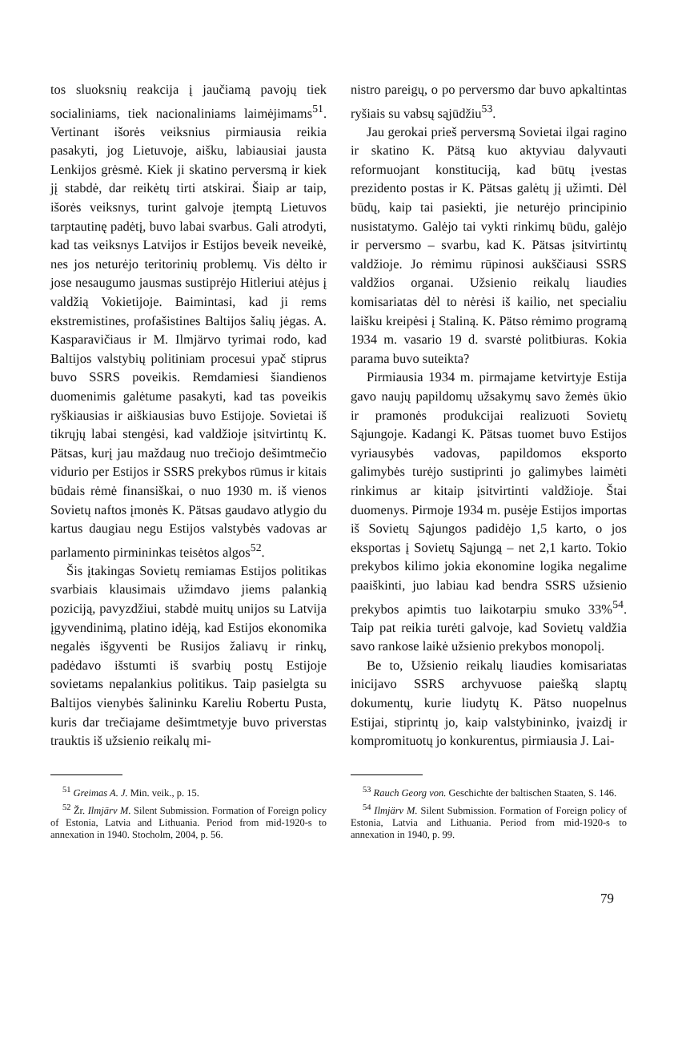tos sluoksnių reakcija į jaučiamą pavojų tiek socialiniams, tiek nacionaliniams laimėjimams<sup>51</sup>. Vertinant išorės veiksnius pirmiausia reikia pasakyti, jog Lietuvoje, aišku, labiausiai jausta Lenkijos grėsmė. Kiek ji skatino perversmą ir kiek jį stabdė, dar reikėtų tirti atskirai. Šiaip ar taip, išorės veiksnys, turint galvoje įtemptą Lietuvos tarptautinę padėtį, buvo labai svarbus. Gali atrodyti, kad tas veiksnys Latvijos ir Estijos beveik neveikė, nes jos neturėjo teritorinių problemų. Vis dėlto ir jose nesaugumo jausmas sustiprėjo Hitleriui atėjus į valdžią Vokietijoje. Baimintasi, kad ji rems ekstremistines, profašistines Baltijos šalių jėgas. A. Kasparavičiaus ir M. Ilmjärvo tyrimai rodo, kad Baltijos valstybių politiniam procesui ypač stiprus buvo SSRS poveikis. Remdamiesi šiandienos duomenimis galėtume pasakyti, kad tas poveikis ryškiausias ir aiškiausias buvo Estijoje. Sovietai iš tikrųjų labai stengėsi, kad valdžioje įsitvirtintų K. Pätsas, kurį jau maždaug nuo trečiojo dešimtmečio vidurio per Estijos ir SSRS prekybos rūmus ir kitais būdais rėmė finansiškai, o nuo 1930 m. iš vienos Sovietų naftos įmonės K. Pätsas gaudavo atlygio du kartus daugiau negu Estijos valstybės vadovas ar parlamento pirmininkas teisėtos algos<sup>52</sup>.
Šis įtakingas Sovietų remiamas Estijos politikas svarbiais klausimais užimdavo jiems palankią poziciją, pavyzdžiui, stabdė muitų unijos su Latvija įgyvendinimą, platino idėją, kad Estijos ekonomika negalės išgyventi be Rusijos žaliavų ir rinkų, padėdavo išstumti iš svarbių postų Estijoje sovietams nepalankius politikus. Taip pasielgta su Baltijos vienybės šalininku Kareliu Robertu Pusta, kuris dar trečiajame dešimtmetyje buvo priverstas trauktis iš užsienio reikalų mi-
nistro pareigų, o po perversmo dar buvo apkaltintas ryšiais su vabsų sąjūdžiu<sup>53</sup>.
Jau gerokai prieš perversmą Sovietai ilgai ragino ir skatino K. Pätsą kuo aktyviau dalyvauti reformuojant konstituciją, kad būtų įvestas prezidento postas ir K. Pätsas galėtų jį užimti. Dėl būdų, kaip tai pasiekti, jie neturėjo principinio nusistatymo. Galėjo tai vykti rinkimų būdu, galėjo ir perversmo – svarbu, kad K. Pätsas įsitvirtintų valdžioje. Jo rėmimu rūpinosi aukščiausi SSRS valdžios organai. Užsienio reikalų liaudies komisariatas dėl to nėrėsi iš kailio, net specialiu laišku kreipėsi į Staliną. K. Pätso rėmimo programą 1934 m. vasario 19 d. svarstė politbiuras. Kokia parama buvo suteikta?
Pirmiausia 1934 m. pirmajame ketvirtyje Estija gavo naujų papildomų užsakymų savo žemės ūkio ir pramonės produkcijai realizuoti Sovietų Sąjungoje. Kadangi K. Pätsas tuomet buvo Estijos vyriausybės vadovas, papildomos eksporto galimybės turėjo sustiprinti jo galimybes laimėti rinkimus ar kitaip įsitvirtinti valdžioje. Štai duomenys. Pirmoje 1934 m. pusėje Estijos importas iš Sovietų Sąjungos padidėjo 1,5 karto, o jos eksportas į Sovietų Sąjungą – net 2,1 karto. Tokio prekybos kilimo jokia ekonomine logika negalime paaiškinti, juo labiau kad bendra SSRS užsienio prekybos apimtis tuo laikotarpiu smuko 33%<sup>54</sup>. Taip pat reikia turėti galvoje, kad Sovietų valdžia savo rankose laikė užsienio prekybos monopolį.
Be to, Užsienio reikalų liaudies komisariatas inicijavo SSRS archyvuose paiešką slaptų dokumentų, kurie liudytų K. Pätso nuopelnus Estijai, stiprintų jo, kaip valstybininko, įvaizdį ir kompromituotų jo konkurentus, pirmiausia J. Lai-
<sup>51</sup> Greimas A. J. Min. veik., p. 15.
<sup>52</sup> Žr. Ilmjärv M. Silent Submission. Formation of Foreign policy of Estonia, Latvia and Lithuania. Period from mid-1920-s to annexation in 1940. Stocholm, 2004, p. 56.
<sup>53</sup> Rauch Georg von. Geschichte der baltischen Staaten, S. 146.
<sup>54</sup> Ilmjärv M. Silent Submission. Formation of Foreign policy of Estonia, Latvia and Lithuania. Period from mid-1920-s to annexation in 1940, p. 99.
79